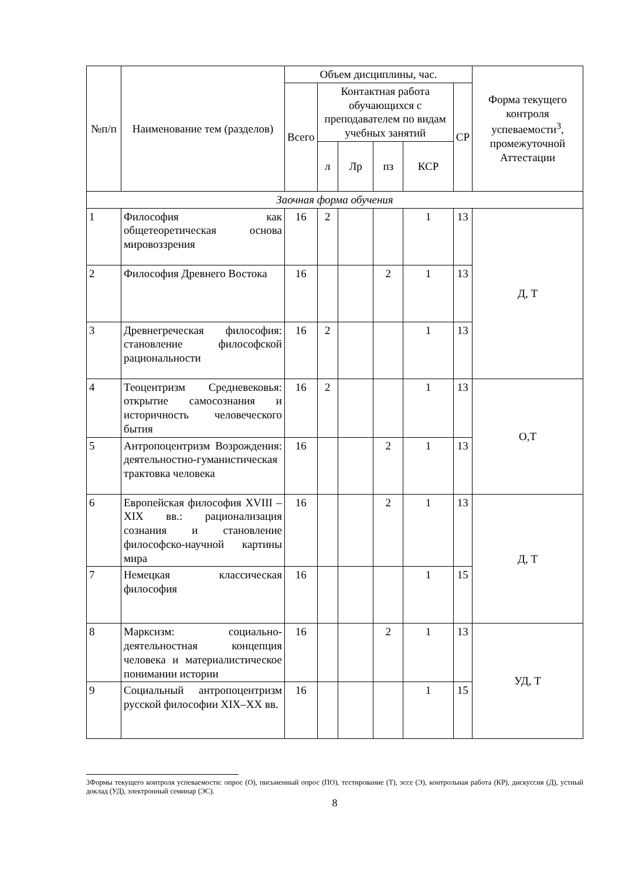| №п/п | Наименование тем (разделов) | Объем дисциплины, час. | | | | | | Форма текущего контроля успеваемости<sup>3</sup>, промежуточной Аттестации |
| --- | --- | --- | --- | --- | --- | --- | --- | --- |
| | | Всего | Контактная работа обучающихся с преподавателем по видам учебных занятий | | | | СР | |
| | | | л | Лр | пз | КСР | | |
| Заочная форма обучения | | | | | | | | |
| 1 | Философия как общетеоретическая основа мировоззрения | 16 | 2 | | | 1 | 13 | Д, Т |
| 2 | Философия Древнего Востока | 16 | | | 2 | 1 | 13 | |
| 3 | Древнегреческая философия: становление философской рациональности | 16 | 2 | | | 1 | 13 | |
| 4 | Теоцентризм Средневековья: открытие самосознания и историчность человеческого бытия | 16 | 2 | | | 1 | 13 | О,Т |
| 5 | Антропоцентризм Возрождения: деятельностно-гуманистическая трактовка человека | 16 | | | 2 | 1 | 13 | |
| 6 | Европейская философия XVIII – XIX вв.: рационализация сознания и становление философско-научной картины мира | 16 | | | 2 | 1 | 13 | Д, Т |
| 7 | Немецкая классическая философия | 16 | | | | 1 | 15 | |
| 8 | Марксизм: социально-деятельностная концепция человека и материалистическое понимании истории | 16 | | | 2 | 1 | 13 | УД, Т |
| 9 | Социальный антропоцентризм русской философии XIX–XX вв. | 16 | | | | 1 | 15 | |
3Формы текущего контроля успеваемости: опрос (О), письменный опрос (ПО), тестирование (Т), эссе (Э), контрольная работа (КР), дискуссия (Д), устный доклад (УД), электронный семинар (ЭС).
8